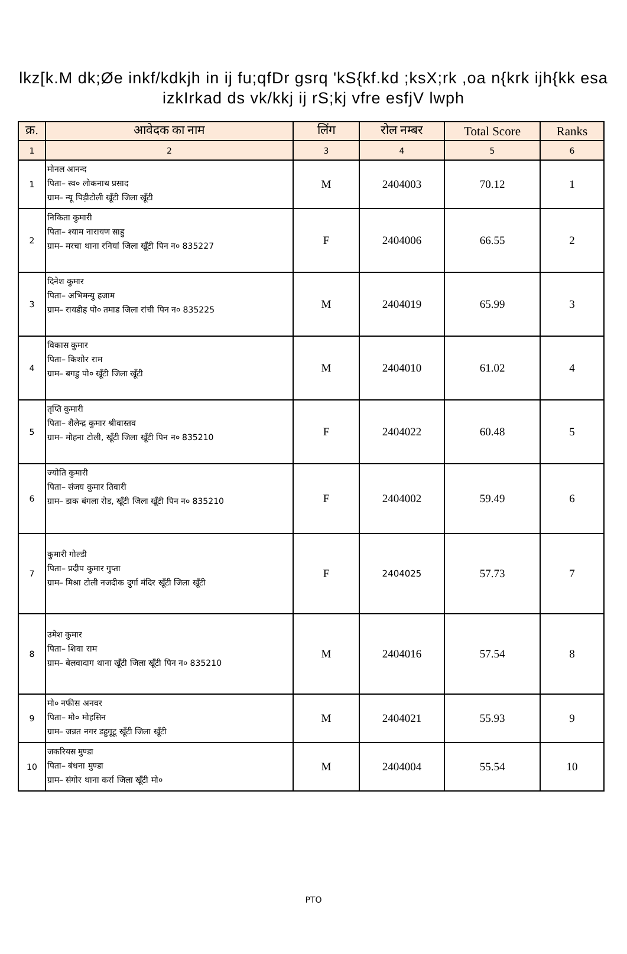lkz[k.M dk;Øe inkf/kdkjh in ij fu;qfDr gsrq 'kS{kf.kd ;ksX;rk ,oa n{krk ijh{kk esa
izkIrkad ds vk/kkj ij rS;kj vfre esfjV lwph
| क्र. | आवेदक का नाम | लिंग | रोल नम्बर | Total Score | Ranks |
| --- | --- | --- | --- | --- | --- |
| 1 | 2 | 3 | 4 | 5 | 6 |
| 1 | मोनल आनन्द पिता– स्व० लोकनाथ प्रसाद ग्राम– न्यू पिड़ीटोली खूँटी जिला खूँटी | M | 2404003 | 70.12 | 1 |
| 2 | निकिता कुमारी पिता– श्याम नारायण साहु ग्राम– मरचा थाना रनियां जिला खूँटी पिन न० 835227 | F | 2404006 | 66.55 | 2 |
| 3 | दिनेश कुमार पिता– अभिमन्यु हजाम ग्राम– रायडीह पो० तमाड जिला रांची पिन न० 835225 | M | 2404019 | 65.99 | 3 |
| 4 | विकास कुमार पिता– किशोर राम ग्राम– बगडु पो० खूँटी जिला खूँटी | M | 2404010 | 61.02 | 4 |
| 5 | तृप्ति कुमारी पिता– शैलेन्द्र कुमार श्रीवास्तव ग्राम– मोहना टोली, खूँटी जिला खूँटी पिन न० 835210 | F | 2404022 | 60.48 | 5 |
| 6 | ज्योति कुमारी पिता– संजय कुमार तिवारी ग्राम– डाक बंगला रोड, खूँटी जिला खूँटी पिन न० 835210 | F | 2404002 | 59.49 | 6 |
| 7 | कुमारी गोल्डी पिता– प्रदीप कुमार गुप्ता ग्राम– मिश्रा टोली नजदीक दुर्गा मंदिर खूँटी जिला खूँटी | F | 2404025 | 57.73 | 7 |
| 8 | उमेश कुमार पिता– शिवा राम ग्राम– बेलवादाग थाना खूँटी जिला खूँटी पिन न० 835210 | M | 2404016 | 57.54 | 8 |
| 9 | मो० नफीस अनवर पिता– मो० मोहसिन ग्राम– जन्नत नगर डहुगूटू खूँटी जिला खूँटी | M | 2404021 | 55.93 | 9 |
| 10 | जकरियस मुण्डा पिता– बंधना मुण्डा ग्राम– संगोर थाना कर्रा जिला खूँटी मो० | M | 2404004 | 55.54 | 10 |
PTO